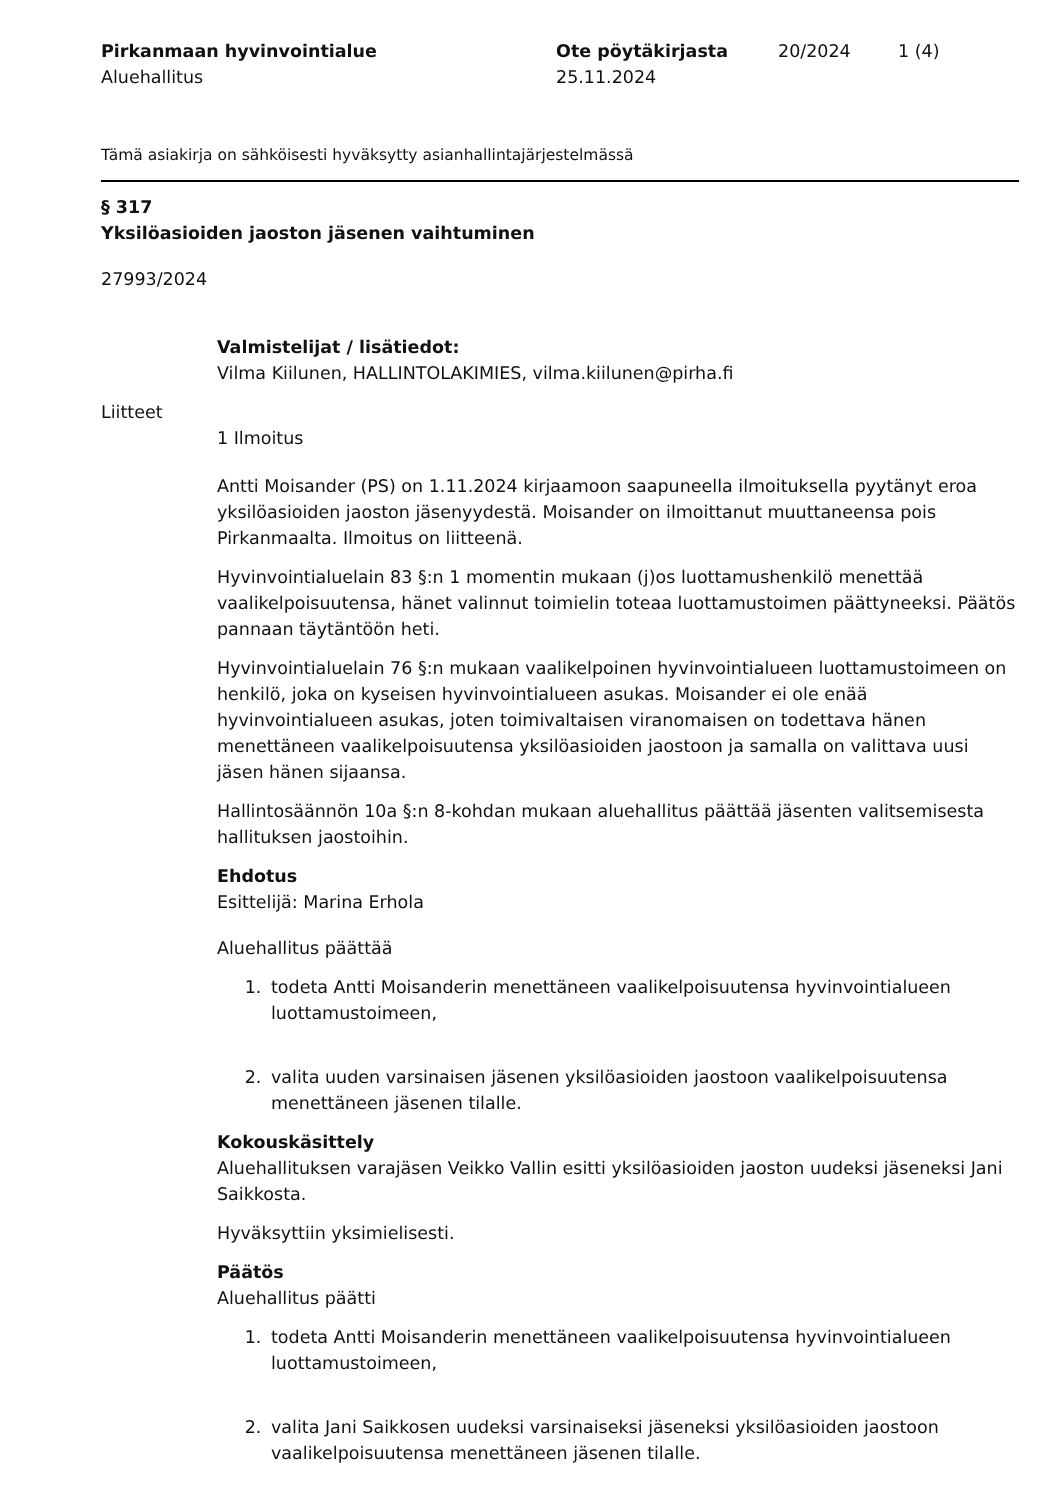Pirkanmaan hyvinvointialue
Aluehallitus
Ote pöytäkirjasta
25.11.2024
20/2024 1 (4)
Tämä asiakirja on sähköisesti hyväksytty asianhallintajärjestelmässä
§ 317
Yksilöasioiden jaoston jäsenen vaihtuminen
27993/2024
Valmistelijat / lisätiedot:
Vilma Kiilunen, HALLINTOLAKIMIES, vilma.kiilunen@pirha.fi
Liitteet
1 Ilmoitus
Antti Moisander (PS) on 1.11.2024 kirjaamoon saapuneella ilmoituksella pyytänyt eroa yksilöasioiden jaoston jäsenyydestä. Moisander on ilmoittanut muuttaneensa pois Pirkanmaalta. Ilmoitus on liitteenä.
Hyvinvointialuelain 83 §:n 1 momentin mukaan (j)os luottamushenkilö menettää vaalikelpoisuutensa, hänet valinnut toimielin toteaa luottamustoimen päättyneeksi. Päätös pannaan täytäntöön heti.
Hyvinvointialuelain 76 §:n mukaan vaalikelpoinen hyvinvointialueen luottamustoimeen on henkilö, joka on kyseisen hyvinvointialueen asukas. Moisander ei ole enää hyvinvointialueen asukas, joten toimivaltaisen viranomaisen on todettava hänen menettäneen vaalikelpoisuutensa yksilöasioiden jaostoon ja samalla on valittava uusi jäsen hänen sijaansa.
Hallintosäännön 10a §:n 8-kohdan mukaan aluehallitus päättää jäsenten valitsemisesta hallituksen jaostoihin.
Ehdotus
Esittelijä: Marina Erhola
Aluehallitus päättää
1. todeta Antti Moisanderin menettäneen vaalikelpoisuutensa hyvinvointialueen luottamustoimeen,
2. valita uuden varsinaisen jäsenen yksilöasioiden jaostoon vaalikelpoisuutensa menettäneen jäsenen tilalle.
Kokouskäsittely
Aluehallituksen varajäsen Veikko Vallin esitti yksilöasioiden jaoston uudeksi jäseneksi Jani Saikkosta.
Hyväksyttiin yksimielisesti.
Päätös
Aluehallitus päätti
1. todeta Antti Moisanderin menettäneen vaalikelpoisuutensa hyvinvointialueen luottamustoimeen,
2. valita Jani Saikkosen uudeksi varsinaiseksi jäseneksi yksilöasioiden jaostoon vaalikelpoisuutensa menettäneen jäsenen tilalle.